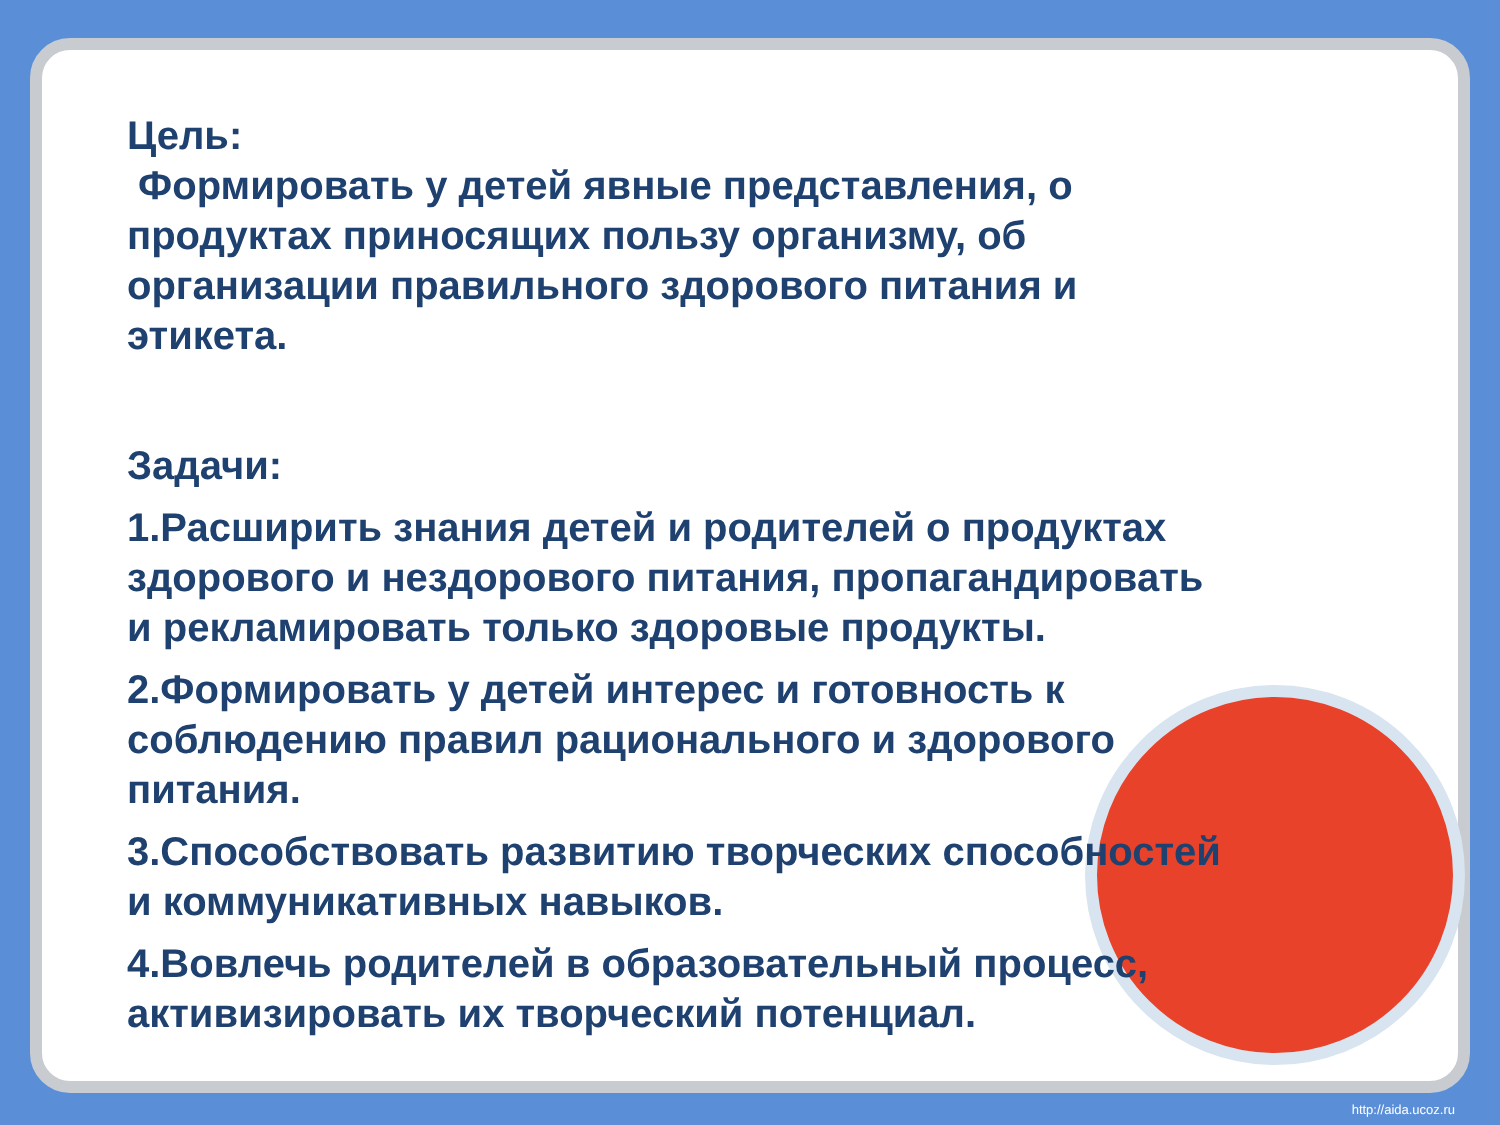Цель:
Формировать у детей явные представления, о продуктах приносящих пользу организму, об организации правильного здорового питания и этикета.
Задачи:
1.Расширить знания детей и родителей о продуктах здорового и нездорового питания, пропагандировать и рекламировать только здоровые продукты.
2.Формировать у детей интерес и готовность к соблюдению правил рационального и здорового питания.
3.Способствовать развитию творческих способностей и коммуникативных навыков.
4.Вовлечь родителей в образовательный процесс, активизировать их творческий потенциал.
http://aida.ucoz.ru